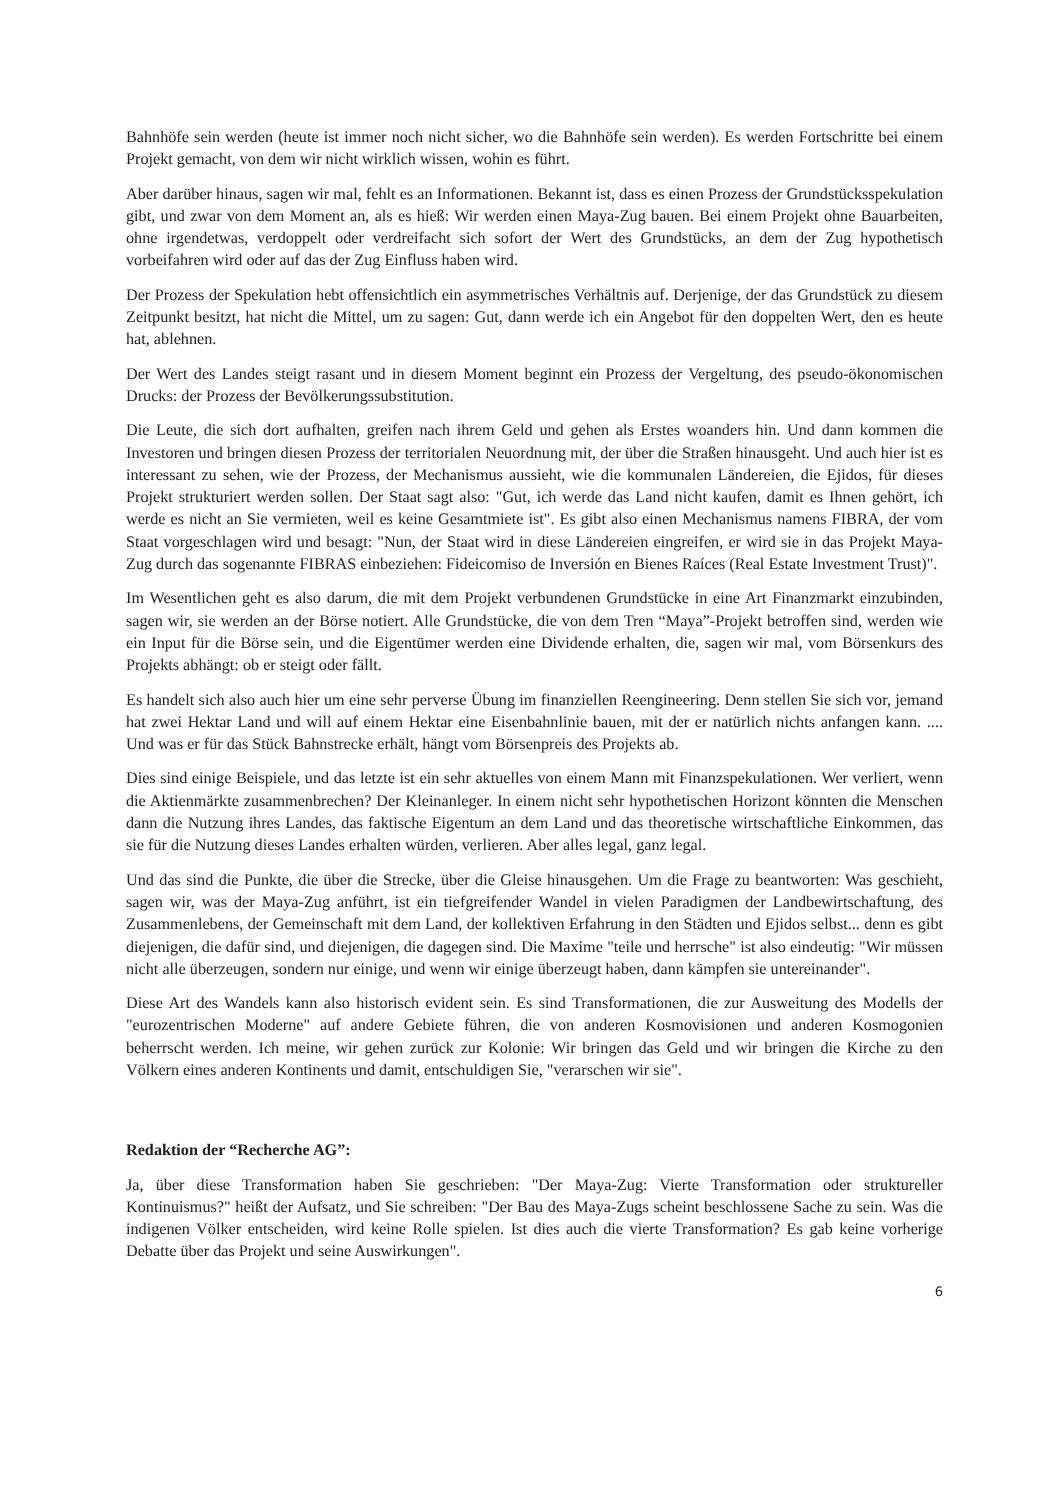Bahnhöfe sein werden (heute ist immer noch nicht sicher, wo die Bahnhöfe sein werden). Es werden Fortschritte bei einem Projekt gemacht, von dem wir nicht wirklich wissen, wohin es führt.
Aber darüber hinaus, sagen wir mal, fehlt es an Informationen. Bekannt ist, dass es einen Prozess der Grundstücksspekulation gibt, und zwar von dem Moment an, als es hieß: Wir werden einen Maya-Zug bauen. Bei einem Projekt ohne Bauarbeiten, ohne irgendetwas, verdoppelt oder verdreifacht sich sofort der Wert des Grundstücks, an dem der Zug hypothetisch vorbeifahren wird oder auf das der Zug Einfluss haben wird.
Der Prozess der Spekulation hebt offensichtlich ein asymmetrisches Verhältnis auf. Derjenige, der das Grundstück zu diesem Zeitpunkt besitzt, hat nicht die Mittel, um zu sagen: Gut, dann werde ich ein Angebot für den doppelten Wert, den es heute hat, ablehnen.
Der Wert des Landes steigt rasant und in diesem Moment beginnt ein Prozess der Vergeltung, des pseudo-ökonomischen Drucks: der Prozess der Bevölkerungssubstitution.
Die Leute, die sich dort aufhalten, greifen nach ihrem Geld und gehen als Erstes woanders hin. Und dann kommen die Investoren und bringen diesen Prozess der territorialen Neuordnung mit, der über die Straßen hinausgeht. Und auch hier ist es interessant zu sehen, wie der Prozess, der Mechanismus aussieht, wie die kommunalen Ländereien, die Ejidos, für dieses Projekt strukturiert werden sollen. Der Staat sagt also: "Gut, ich werde das Land nicht kaufen, damit es Ihnen gehört, ich werde es nicht an Sie vermieten, weil es keine Gesamtmiete ist". Es gibt also einen Mechanismus namens FIBRA, der vom Staat vorgeschlagen wird und besagt: "Nun, der Staat wird in diese Ländereien eingreifen, er wird sie in das Projekt Maya-Zug durch das sogenannte FIBRAS einbeziehen: Fideicomiso de Inversión en Bienes Raíces (Real Estate Investment Trust)".
Im Wesentlichen geht es also darum, die mit dem Projekt verbundenen Grundstücke in eine Art Finanzmarkt einzubinden, sagen wir, sie werden an der Börse notiert. Alle Grundstücke, die von dem Tren “Maya”-Projekt betroffen sind, werden wie ein Input für die Börse sein, und die Eigentümer werden eine Dividende erhalten, die, sagen wir mal, vom Börsenkurs des Projekts abhängt: ob er steigt oder fällt.
Es handelt sich also auch hier um eine sehr perverse Übung im finanziellen Reengineering. Denn stellen Sie sich vor, jemand hat zwei Hektar Land und will auf einem Hektar eine Eisenbahnlinie bauen, mit der er natürlich nichts anfangen kann. .... Und was er für das Stück Bahnstrecke erhält, hängt vom Börsenpreis des Projekts ab.
Dies sind einige Beispiele, und das letzte ist ein sehr aktuelles von einem Mann mit Finanzspekulationen. Wer verliert, wenn die Aktienmärkte zusammenbrechen? Der Kleinanleger. In einem nicht sehr hypothetischen Horizont könnten die Menschen dann die Nutzung ihres Landes, das faktische Eigentum an dem Land und das theoretische wirtschaftliche Einkommen, das sie für die Nutzung dieses Landes erhalten würden, verlieren. Aber alles legal, ganz legal.
Und das sind die Punkte, die über die Strecke, über die Gleise hinausgehen. Um die Frage zu beantworten: Was geschieht, sagen wir, was der Maya-Zug anführt, ist ein tiefgreifender Wandel in vielen Paradigmen der Landbewirtschaftung, des Zusammenlebens, der Gemeinschaft mit dem Land, der kollektiven Erfahrung in den Städten und Ejidos selbst... denn es gibt diejenigen, die dafür sind, und diejenigen, die dagegen sind. Die Maxime "teile und herrsche" ist also eindeutig: "Wir müssen nicht alle überzeugen, sondern nur einige, und wenn wir einige überzeugt haben, dann kämpfen sie untereinander".
Diese Art des Wandels kann also historisch evident sein. Es sind Transformationen, die zur Ausweitung des Modells der "eurozentrischen Moderne" auf andere Gebiete führen, die von anderen Kosmovisionen und anderen Kosmogonien beherrscht werden. Ich meine, wir gehen zurück zur Kolonie: Wir bringen das Geld und wir bringen die Kirche zu den Völkern eines anderen Kontinents und damit, entschuldigen Sie, "verarschen wir sie".
Redaktion der “Recherche AG”:
Ja, über diese Transformation haben Sie geschrieben: "Der Maya-Zug: Vierte Transformation oder struktureller Kontinuismus?" heißt der Aufsatz, und Sie schreiben: "Der Bau des Maya-Zugs scheint beschlossene Sache zu sein. Was die indigenen Völker entscheiden, wird keine Rolle spielen. Ist dies auch die vierte Transformation? Es gab keine vorherige Debatte über das Projekt und seine Auswirkungen".
6